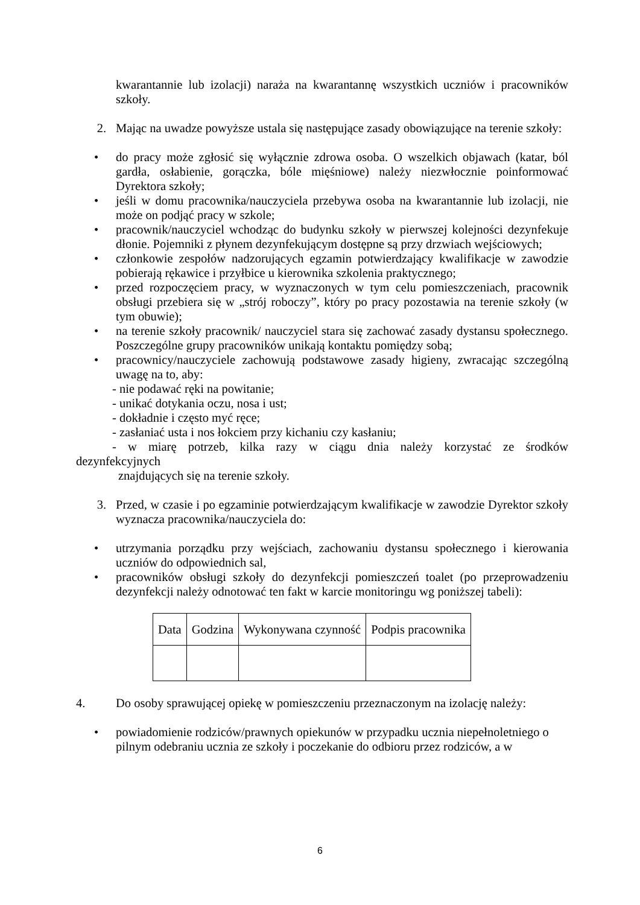kwarantannie lub izolacji) naraża na kwarantannę wszystkich uczniów i pracowników szkoły.
2. Mając na uwadze powyższe ustala się następujące zasady obowiązujące na terenie szkoły:
• do pracy może zgłosić się wyłącznie zdrowa osoba. O wszelkich objawach (katar, ból gardła, osłabienie, gorączka, bóle mięśniowe) należy niezwłocznie poinformować Dyrektora szkoły;
• jeśli w domu pracownika/nauczyciela przebywa osoba na kwarantannie lub izolacji, nie może on podjąć pracy w szkole;
• pracownik/nauczyciel wchodząc do budynku szkoły w pierwszej kolejności dezynfekuje dłonie. Pojemniki z płynem dezynfekującym dostępne są przy drzwiach wejściowych;
• członkowie zespołów nadzorujących egzamin potwierdzający kwalifikacje w zawodzie pobierają rękawice i przyłbice u kierownika szkolenia praktycznego;
• przed rozpoczęciem pracy, w wyznaczonych w tym celu pomieszczeniach, pracownik obsługi przebiera się w „strój roboczy”, który po pracy pozostawia na terenie szkoły (w tym obuwie);
• na terenie szkoły pracownik/ nauczyciel stara się zachować zasady dystansu społecznego. Poszczególne grupy pracowników unikają kontaktu pomiędzy sobą;
• pracownicy/nauczyciele zachowują podstawowe zasady higieny, zwracając szczególną uwagę na to, aby:
- nie podawać ręki na powitanie;
- unikać dotykania oczu, nosa i ust;
- dokładnie i często myć ręce;
- zasłaniać usta i nos łokciem przy kichaniu czy kasłaniu;
- w miarę potrzeb, kilka razy w ciągu dnia należy korzystać ze środków
dezynfekcyjnych
znajdujących się na terenie szkoły.
3. Przed, w czasie i po egzaminie potwierdzającym kwalifikacje w zawodzie Dyrektor szkoły wyznacza pracownika/nauczyciela do:
• utrzymania porządku przy wejściach, zachowaniu dystansu społecznego i kierowania uczniów do odpowiednich sal,
• pracowników obsługi szkoły do dezynfekcji pomieszczeń toalet (po przeprowadzeniu dezynfekcji należy odnotować ten fakt w karcie monitoringu wg poniższej tabeli):
| Data | Godzina | Wykonywana czynność | Podpis pracownika |
| --- | --- | --- | --- |
4. Do osoby sprawującej opiekę w pomieszczeniu przeznaczonym na izolację należy:
• powiadomienie rodziców/prawnych opiekunów w przypadku ucznia niepełnoletniego o pilnym odebraniu ucznia ze szkoły i poczekanie do odbioru przez rodziców, a w
6